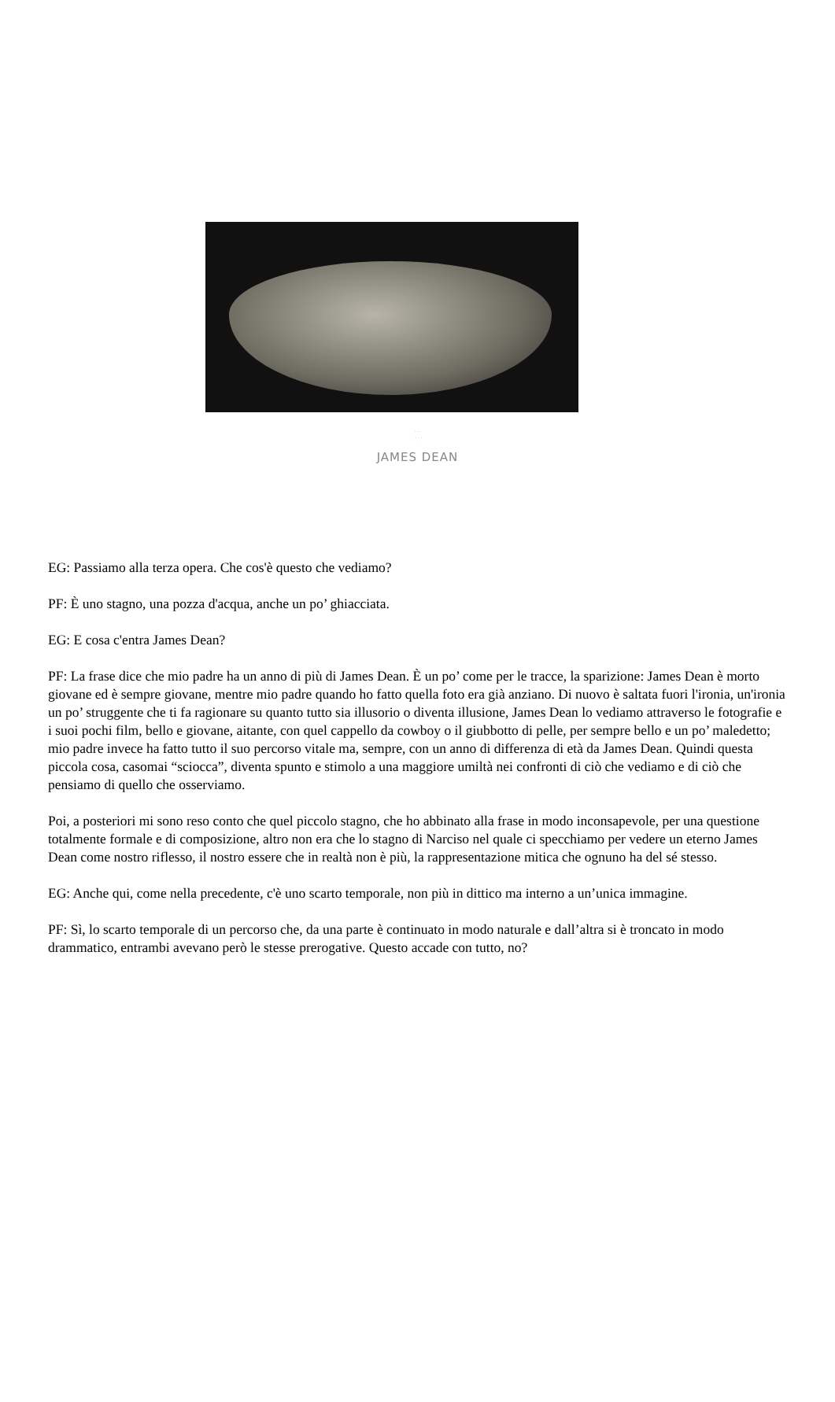· · ·
· · · ·
·
JAMES DEAN
EG: Passiamo alla terza opera. Che cos'è questo che vediamo?
PF: È uno stagno, una pozza d'acqua, anche un po’ ghiacciata.
EG: E cosa c'entra James Dean?
PF: La frase dice che mio padre ha un anno di più di James Dean. È un po’ come per le tracce, la sparizione: James Dean è morto giovane ed è sempre giovane, mentre mio padre quando ho fatto quella foto era già anziano. Di nuovo è saltata fuori l'ironia, un'ironia un po’ struggente che ti fa ragionare su quanto tutto sia illusorio o diventa illusione, James Dean lo vediamo attraverso le fotografie e i suoi pochi film, bello e giovane, aitante, con quel cappello da cowboy o il giubbotto di pelle, per sempre bello e un po’ maledetto; mio padre invece ha fatto tutto il suo percorso vitale ma, sempre, con un anno di differenza di età da James Dean. Quindi questa piccola cosa, casomai “sciocca”, diventa spunto e stimolo a una maggiore umiltà nei confronti di ciò che vediamo e di ciò che pensiamo di quello che osserviamo.
Poi, a posteriori mi sono reso conto che quel piccolo stagno, che ho abbinato alla frase in modo inconsapevole, per una questione totalmente formale e di composizione, altro non era che lo stagno di Narciso nel quale ci specchiamo per vedere un eterno James Dean come nostro riflesso, il nostro essere che in realtà non è più, la rappresentazione mitica che ognuno ha del sé stesso.
EG: Anche qui, come nella precedente, c'è uno scarto temporale, non più in dittico ma interno a un’unica immagine.
PF: Sì, lo scarto temporale di un percorso che, da una parte è continuato in modo naturale e dall’altra si è troncato in modo drammatico, entrambi avevano però le stesse prerogative. Questo accade con tutto, no?